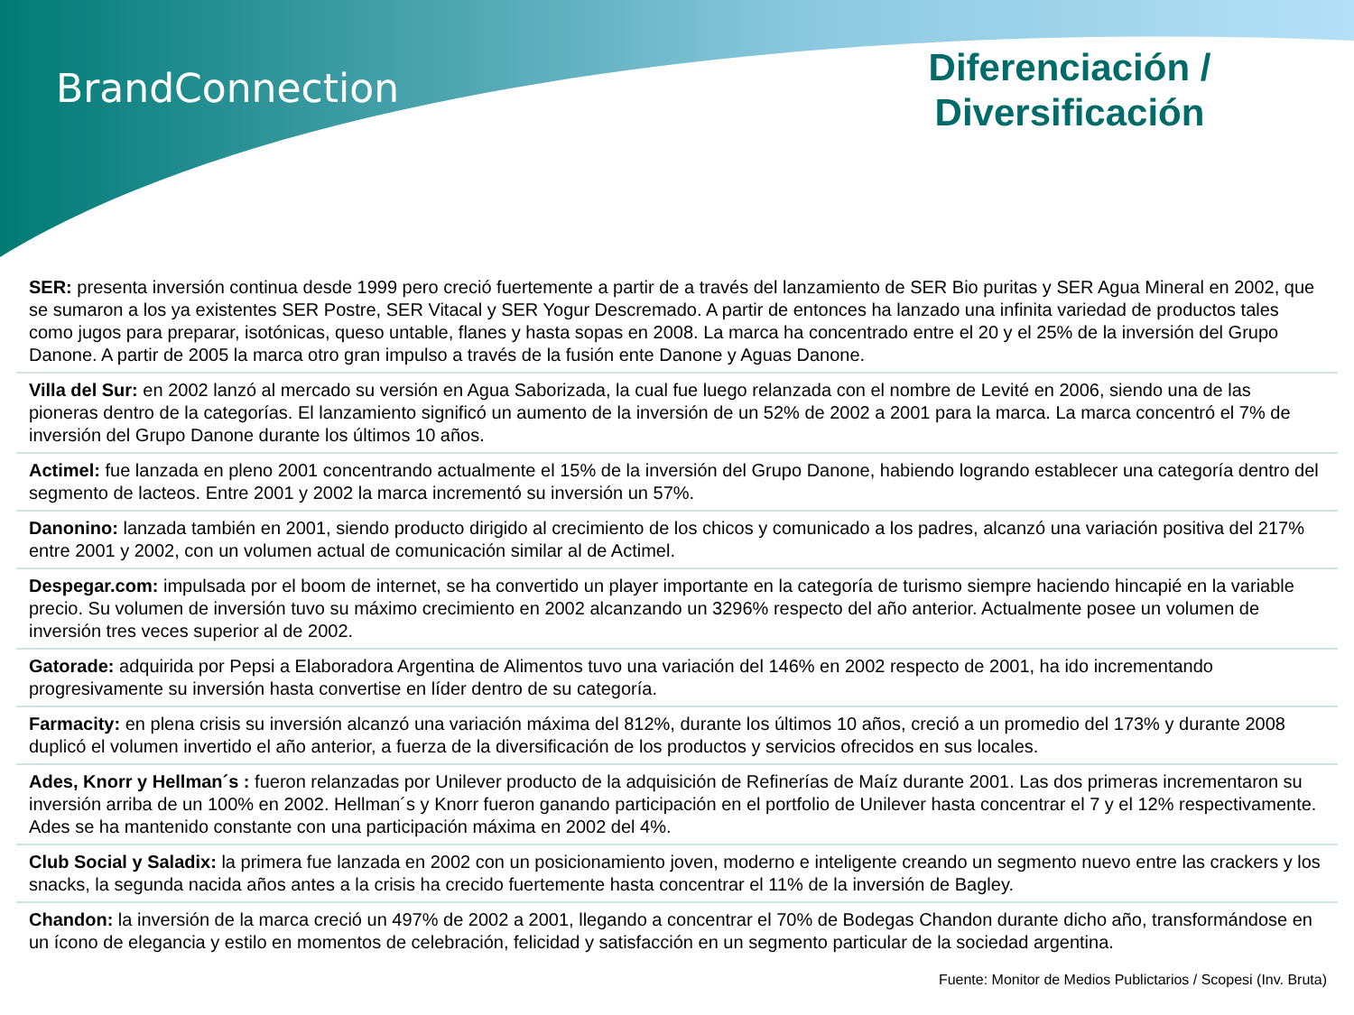BrandConnection
Diferenciación / Diversificación
SER: presenta inversión continua desde 1999 pero creció fuertemente a partir de a través del lanzamiento de SER Bio puritas y SER Agua Mineral en 2002, que se sumaron a los ya existentes SER Postre, SER Vitacal y SER Yogur Descremado. A partir de entonces ha lanzado una infinita variedad de productos tales como jugos para preparar, isotónicas, queso untable, flanes y hasta sopas en 2008. La marca ha concentrado entre el 20 y el 25% de la inversión del Grupo Danone. A partir de 2005 la marca otro gran impulso a través de la fusión ente Danone y Aguas Danone.
Villa del Sur: en 2002 lanzó al mercado su versión en Agua Saborizada, la cual fue luego relanzada con el nombre de Levité en 2006, siendo una de las pioneras dentro de la categorías. El lanzamiento significó un aumento de la inversión de un 52% de 2002 a 2001 para la marca. La marca concentró el 7% de inversión del Grupo Danone durante los últimos 10 años.
Actimel: fue lanzada en pleno 2001 concentrando actualmente el 15% de la inversión del Grupo Danone, habiendo logrando establecer una categoría dentro del segmento de lacteos. Entre 2001 y 2002 la marca incrementó su inversión un 57%.
Danonino: lanzada también en 2001, siendo producto dirigido al crecimiento de los chicos y comunicado a los padres, alcanzó una variación positiva del 217% entre 2001 y 2002, con un volumen actual de comunicación similar al de Actimel.
Despegar.com: impulsada por el boom de internet, se ha convertido un player importante en la categoría de turismo siempre haciendo hincapié en la variable precio. Su volumen de inversión tuvo su máximo crecimiento en 2002 alcanzando un 3296% respecto del año anterior. Actualmente posee un volumen de inversión tres veces superior al de 2002.
Gatorade: adquirida por Pepsi a Elaboradora Argentina de Alimentos tuvo una variación del 146% en 2002 respecto de 2001, ha ido incrementando progresivamente su inversión hasta convertise en líder dentro de su categoría.
Farmacity: en plena crisis su inversión alcanzó una variación máxima del 812%, durante los últimos 10 años, creció a un promedio del 173% y durante 2008 duplicó el volumen invertido el año anterior, a fuerza de la diversificación de los productos y servicios ofrecidos en sus locales.
Ades, Knorr y Hellman´s : fueron relanzadas por Unilever producto de la adquisición de Refinerías de Maíz durante 2001. Las dos primeras incrementaron su inversión arriba de un 100% en 2002. Hellman´s y Knorr fueron ganando participación en el portfolio de Unilever hasta concentrar el 7 y el 12% respectivamente. Ades se ha mantenido constante con una participación máxima en 2002 del 4%.
Club Social y Saladix: la primera fue lanzada en 2002 con un posicionamiento joven, moderno e inteligente creando un segmento nuevo entre las crackers y los snacks, la segunda nacida años antes a la crisis ha crecido fuertemente hasta concentrar el 11% de la inversión de Bagley.
Chandon: la inversión de la marca creció un 497% de 2002 a 2001, llegando a concentrar el 70% de Bodegas Chandon durante dicho año, transformándose en un ícono de elegancia y estilo en momentos de celebración, felicidad y satisfacción en un segmento particular de la sociedad argentina.
Fuente: Monitor de Medios Publictarios / Scopesi (Inv. Bruta)